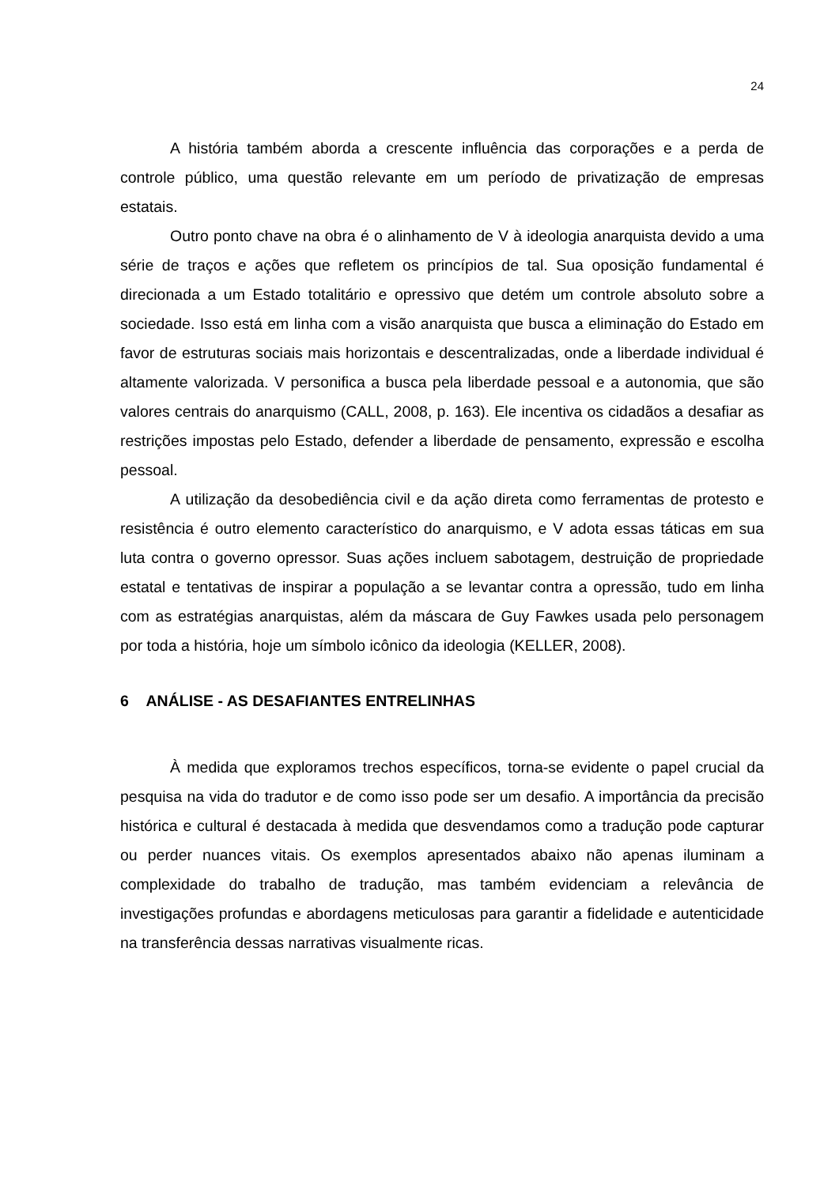24
A história também aborda a crescente influência das corporações e a perda de controle público, uma questão relevante em um período de privatização de empresas estatais.
Outro ponto chave na obra é o alinhamento de V à ideologia anarquista devido a uma série de traços e ações que refletem os princípios de tal. Sua oposição fundamental é direcionada a um Estado totalitário e opressivo que detém um controle absoluto sobre a sociedade. Isso está em linha com a visão anarquista que busca a eliminação do Estado em favor de estruturas sociais mais horizontais e descentralizadas, onde a liberdade individual é altamente valorizada. V personifica a busca pela liberdade pessoal e a autonomia, que são valores centrais do anarquismo (CALL, 2008, p. 163). Ele incentiva os cidadãos a desafiar as restrições impostas pelo Estado, defender a liberdade de pensamento, expressão e escolha pessoal.
A utilização da desobediência civil e da ação direta como ferramentas de protesto e resistência é outro elemento característico do anarquismo, e V adota essas táticas em sua luta contra o governo opressor. Suas ações incluem sabotagem, destruição de propriedade estatal e tentativas de inspirar a população a se levantar contra a opressão, tudo em linha com as estratégias anarquistas, além da máscara de Guy Fawkes usada pelo personagem por toda a história, hoje um símbolo icônico da ideologia (KELLER, 2008).
6 ANÁLISE - AS DESAFIANTES ENTRELINHAS
À medida que exploramos trechos específicos, torna-se evidente o papel crucial da pesquisa na vida do tradutor e de como isso pode ser um desafio. A importância da precisão histórica e cultural é destacada à medida que desvendamos como a tradução pode capturar ou perder nuances vitais. Os exemplos apresentados abaixo não apenas iluminam a complexidade do trabalho de tradução, mas também evidenciam a relevância de investigações profundas e abordagens meticulosas para garantir a fidelidade e autenticidade na transferência dessas narrativas visualmente ricas.